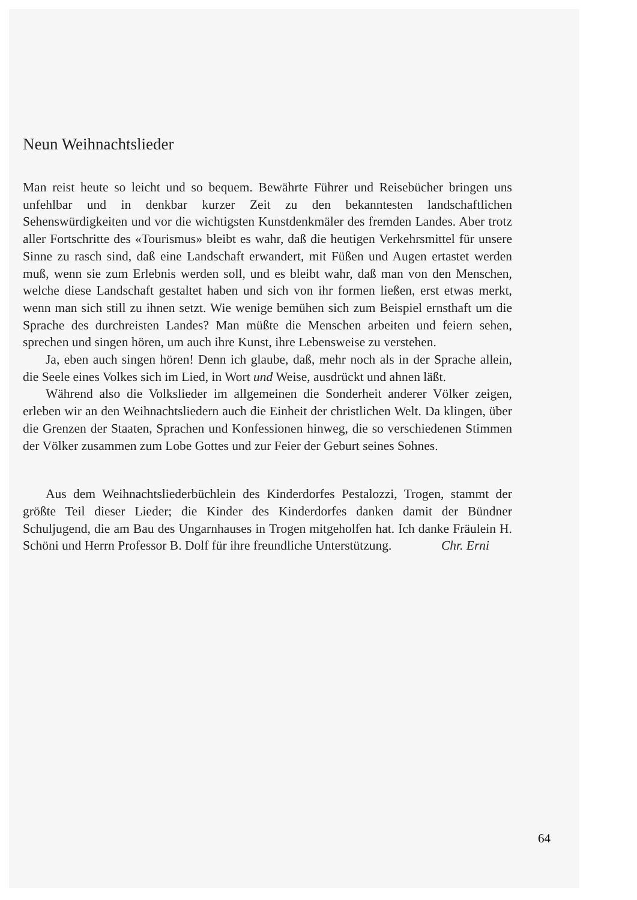Neun Weihnachtslieder
Man reist heute so leicht und so bequem. Bewährte Führer und Reisebücher bringen uns unfehlbar und in denkbar kurzer Zeit zu den bekanntesten landschaftlichen Sehenswürdigkeiten und vor die wichtigsten Kunstdenkmäler des fremden Landes. Aber trotz aller Fortschritte des «Tourismus» bleibt es wahr, daß die heutigen Verkehrsmittel für unsere Sinne zu rasch sind, daß eine Landschaft erwandert, mit Füßen und Augen ertastet werden muß, wenn sie zum Erlebnis werden soll, und es bleibt wahr, daß man von den Menschen, welche diese Landschaft gestaltet haben und sich von ihr formen ließen, erst etwas merkt, wenn man sich still zu ihnen setzt. Wie wenige bemühen sich zum Beispiel ernsthaft um die Sprache des durchreisten Landes? Man müßte die Menschen arbeiten und feiern sehen, sprechen und singen hören, um auch ihre Kunst, ihre Lebensweise zu verstehen.
Ja, eben auch singen hören! Denn ich glaube, daß, mehr noch als in der Sprache allein, die Seele eines Volkes sich im Lied, in Wort und Weise, ausdrückt und ahnen läßt.
Während also die Volkslieder im allgemeinen die Sonderheit anderer Völker zeigen, erleben wir an den Weihnachtsliedern auch die Einheit der christlichen Welt. Da klingen, über die Grenzen der Staaten, Sprachen und Konfessionen hinweg, die so verschiedenen Stimmen der Völker zusammen zum Lobe Gottes und zur Feier der Geburt seines Sohnes.
Aus dem Weihnachtsliederbüchlein des Kinderdorfes Pestalozzi, Trogen, stammt der größte Teil dieser Lieder; die Kinder des Kinderdorfes danken damit der Bündner Schuljugend, die am Bau des Ungarnhauses in Trogen mitgeholfen hat. Ich danke Fräulein H. Schöni und Herrn Professor B. Dolf für ihre freundliche Unterstützung. Chr. Erni
64